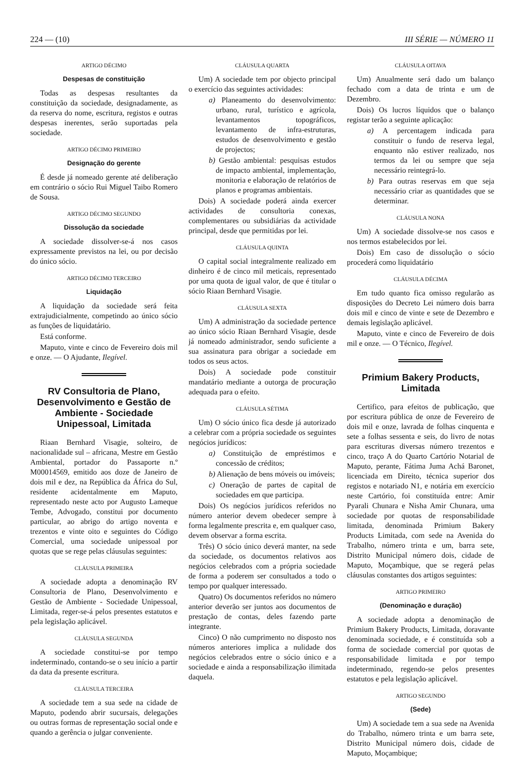224 — (10) III SÉRIE — NÚMERO 11
ARTIGO DÉCIMO
Despesas de constituição
Todas as despesas resultantes da constituição da sociedade, designadamente, as da reserva do nome, escritura, registos e outras despesas inerentes, serão suportadas pela sociedade.
ARTIGO DÉCIMO PRIMEIRO
Designação do gerente
É desde já nomeado gerente até deliberação em contrário o sócio Rui Miguel Taibo Romero de Sousa.
ARTIGO DÉCIMO SEGUNDO
Dissolução da sociedade
A sociedade dissolver-se-á nos casos expressamente previstos na lei, ou por decisão do único sócio.
ARTIGO DÉCIMO TERCEIRO
Liquidação
A liquidação da sociedade será feita extrajudicialmente, competindo ao único sócio as funções de liquidatário.
Está conforme.
Maputo, vinte e cinco de Fevereiro dois mil e onze. — O Ajudante, Ilegível.
RV Consultoria de Plano, Desenvolvimento e Gestão de Ambiente - Sociedade Unipessoal, Limitada
Riaan Bernhard Visagie, solteiro, de nacionalidade sul – africana, Mestre em Gestão Ambiental, portador do Passaporte n.º M00014569, emitido aos doze de Janeiro de dois mil e dez, na República da África do Sul, residente acidentalmente em Maputo, representado neste acto por Augusto Lameque Tembe, Advogado, constitui por documento particular, ao abrigo do artigo noventa e trezentos e vinte oito e seguintes do Código Comercial, uma sociedade unipessoal por quotas que se rege pelas cláusulas seguintes:
CLÁUSULA PRIMEIRA
A sociedade adopta a denominação RV Consultoria de Plano, Desenvolvimento e Gestão de Ambiente - Sociedade Unipessoal, Limitada, reger-se-á pelos presentes estatutos e pela legislação aplicável.
CLÁUSULA SEGUNDA
A sociedade constitui-se por tempo indeterminado, contando-se o seu início a partir da data da presente escritura.
CLÁUSULA TERCEIRA
A sociedade tem a sua sede na cidade de Maputo, podendo abrir sucursais, delegações ou outras formas de representação social onde e quando a gerência o julgar conveniente.
CLÁUSULA QUARTA
Um) A sociedade tem por objecto principal o exercício das seguintes actividades:
a) Planeamento do desenvolvimento: urbano, rural, turístico e agrícola, levantamentos topográficos, levantamento de infra-estruturas, estudos de desenvolvimento e gestão de projectos;
b) Gestão ambiental: pesquisas estudos de impacto ambiental, implementação, monitoria e elaboração de relatórios de planos e programas ambientais.
Dois) A sociedade poderá ainda exercer actividades de consultoria conexas, complementares ou subsidiárias da actividade principal, desde que permitidas por lei.
CLÁUSULA QUINTA
O capital social integralmente realizado em dinheiro é de cinco mil meticais, representado por uma quota de igual valor, de que é titular o sócio Riaan Bernhard Visagie.
CLÁUSULA SEXTA
Um) A administração da sociedade pertence ao único sócio Riaan Bernhard Visagie, desde já nomeado administrador, sendo suficiente a sua assinatura para obrigar a sociedade em todos os seus actos.
Dois) A sociedade pode constituir mandatário mediante a outorga de procuração adequada para o efeito.
CLÁUSULA SÉTIMA
Um) O sócio único fica desde já autorizado a celebrar com a própria sociedade os seguintes negócios jurídicos:
a) Constituição de empréstimos e concessão de créditos;
b) Alienação de bens móveis ou imóveis;
c) Oneração de partes de capital de sociedades em que participa.
Dois) Os negócios jurídicos referidos no número anterior devem obedecer sempre à forma legalmente prescrita e, em qualquer caso, devem observar a forma escrita.
Três) O sócio único deverá manter, na sede da sociedade, os documentos relativos aos negócios celebrados com a própria sociedade de forma a poderem ser consultados a todo o tempo por qualquer interessado.
Quatro) Os documentos referidos no número anterior deverão ser juntos aos documentos de prestação de contas, deles fazendo parte integrante.
Cinco) O não cumprimento no disposto nos números anteriores implica a nulidade dos negócios celebrados entre o sócio único e a sociedade e ainda a responsabilização ilimitada daquela.
CLÁUSULA OITAVA
Um) Anualmente será dado um balanço fechado com a data de trinta e um de Dezembro.
Dois) Os lucros líquidos que o balanço registar terão a seguinte aplicação:
a) A percentagem indicada para constituir o fundo de reserva legal, enquanto não estiver realizado, nos termos da lei ou sempre que seja necessário reintegrá-lo.
b) Para outras reservas em que seja necessário criar as quantidades que se determinar.
CLÁUSULA NONA
Um) A sociedade dissolve-se nos casos e nos termos estabelecidos por lei.
Dois) Em caso de dissolução o sócio procederá como liquidatário
CLÁUSULA DÉCIMA
Em tudo quanto fica omisso regularão as disposições do Decreto Lei número dois barra dois mil e cinco de vinte e sete de Dezembro e demais legislação aplicável.
Maputo, vinte e cinco de Fevereiro de dois mil e onze. — O Técnico, Ilegível.
Primium Bakery Products, Limitada
Certifico, para efeitos de publicação, que por escritura pública de onze de Fevereiro de dois mil e onze, lavrada de folhas cinquenta e sete a folhas sessenta e seis, do livro de notas para escrituras diversas número trezentos e cinco, traço A do Quarto Cartório Notarial de Maputo, perante, Fátima Juma Achá Baronet, licenciada em Direito, técnica superior dos registos e notariado N1, e notária em exercício neste Cartório, foi constituída entre: Amir Pyarali Chunara e Nisha Amir Chunara, uma sociedade por quotas de responsabilidade limitada, denominada Primium Bakery Products Limitada, com sede na Avenida do Trabalho, número trinta e um, barra sete, Distrito Municipal número dois, cidade de Maputo, Moçambique, que se regerá pelas cláusulas constantes dos artigos seguintes:
ARTIGO PRIMEIRO
(Denominação e duração)
A sociedade adopta a denominação de Primium Bakery Products, Limitada, doravante denominada sociedade, e é constituída sob a forma de sociedade comercial por quotas de responsabilidade limitada e por tempo indeterminado, regendo-se pelos presentes estatutos e pela legislação aplicável.
ARTIGO SEGUNDO
(Sede)
Um) A sociedade tem a sua sede na Avenida do Trabalho, número trinta e um barra sete, Distrito Municipal número dois, cidade de Maputo, Moçambique;